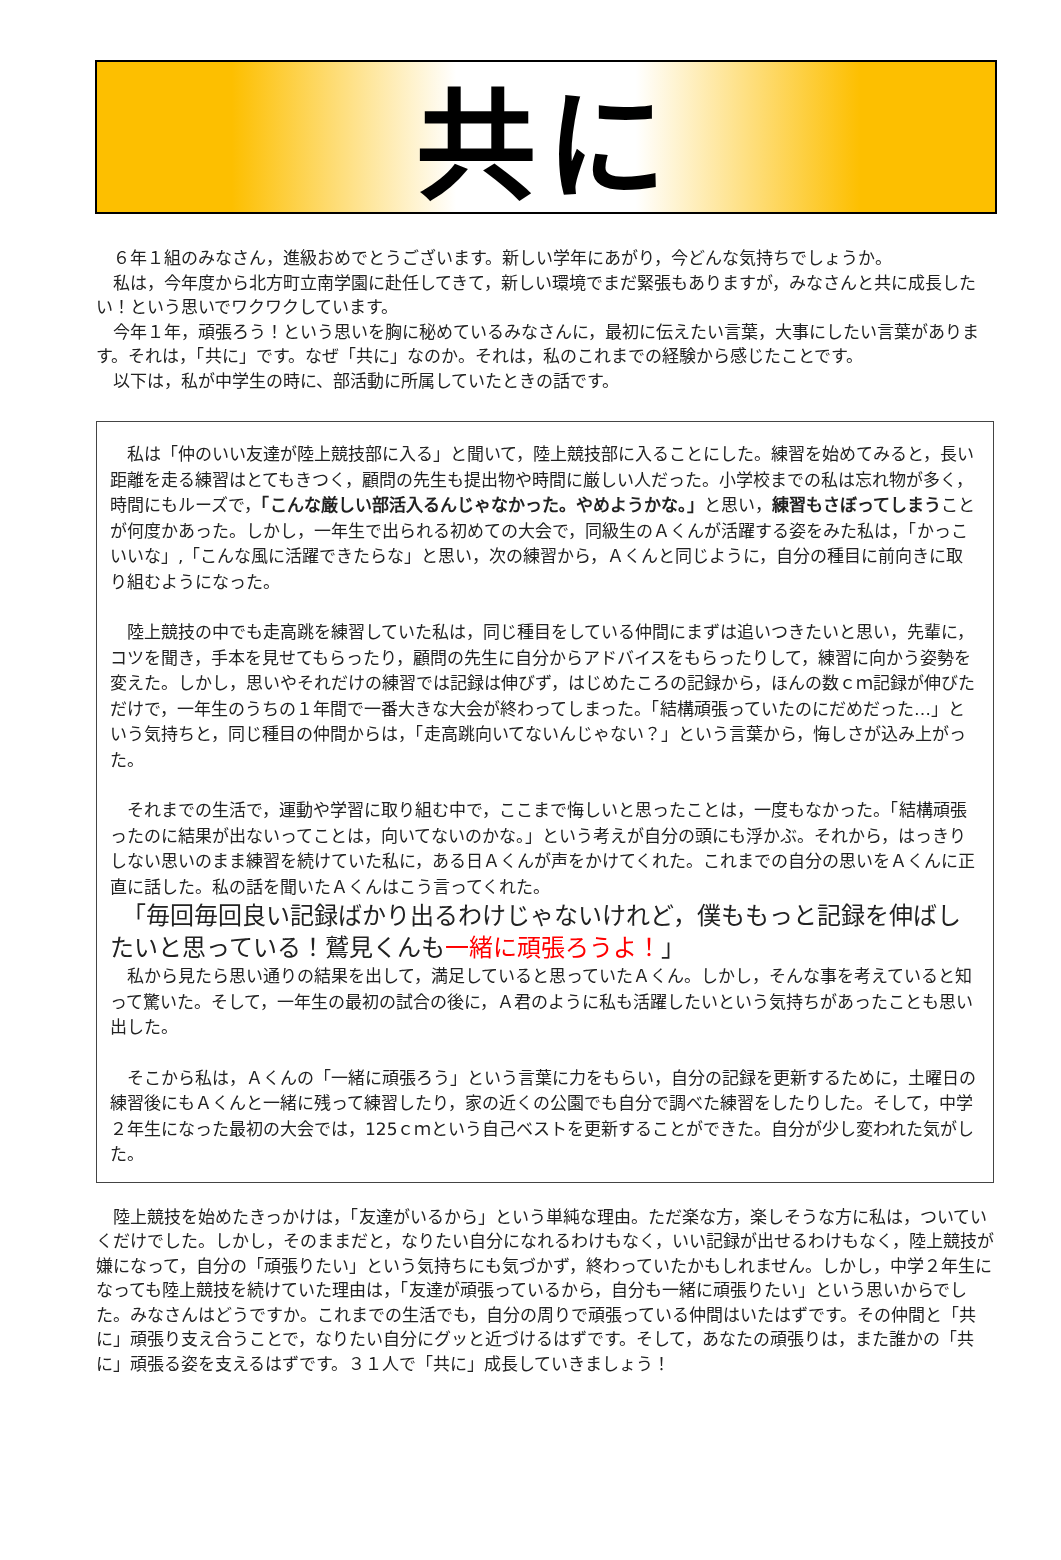共に
　６年１組のみなさん，進級おめでとうございます。新しい学年にあがり，今どんな気持ちでしょうか。
　私は，今年度から北方町立南学園に赴任してきて，新しい環境でまだ緊張もありますが，みなさんと共に成長したい！という思いでワクワクしています。
　今年１年，頑張ろう！という思いを胸に秘めているみなさんに，最初に伝えたい言葉，大事にしたい言葉があります。それは，「共に」です。なぜ「共に」なのか。それは，私のこれまでの経験から感じたことです。
　以下は，私が中学生の時に、部活動に所属していたときの話です。
　私は「仲のいい友達が陸上競技部に入る」と聞いて，陸上競技部に入ることにした。練習を始めてみると，長い距離を走る練習はとてもきつく，顧問の先生も提出物や時間に厳しい人だった。小学校までの私は忘れ物が多く，時間にもルーズで，「こんな厳しい部活入るんじゃなかった。やめようかな。」と思い，練習もさぼってしまうことが何度かあった。しかし，一年生で出られる初めての大会で，同級生のＡくんが活躍する姿をみた私は，「かっこいいな」,「こんな風に活躍できたらな」と思い，次の練習から，Ａくんと同じように，自分の種目に前向きに取り組むようになった。
　陸上競技の中でも走高跳を練習していた私は，同じ種目をしている仲間にまずは追いつきたいと思い，先輩に，コツを聞き，手本を見せてもらったり，顧問の先生に自分からアドバイスをもらったりして，練習に向かう姿勢を変えた。しかし，思いやそれだけの練習では記録は伸びず，はじめたころの記録から，ほんの数ｃｍ記録が伸びただけで，一年生のうちの１年間で一番大きな大会が終わってしまった。「結構頑張っていたのにだめだった…」という気持ちと，同じ種目の仲間からは，「走高跳向いてないんじゃない？」という言葉から，悔しさが込み上がった。
　それまでの生活で，運動や学習に取り組む中で，ここまで悔しいと思ったことは，一度もなかった。「結構頑張ったのに結果が出ないってことは，向いてないのかな。」という考えが自分の頭にも浮かぶ。それから，はっきりしない思いのまま練習を続けていた私に，ある日Ａくんが声をかけてくれた。これまでの自分の思いをＡくんに正直に話した。私の話を聞いたＡくんはこう言ってくれた。
　「毎回毎回良い記録ばかり出るわけじゃないけれど，僕ももっと記録を伸ばしたいと思っている！鷲見くんも一緒に頑張ろうよ！」
　私から見たら思い通りの結果を出して，満足していると思っていたＡくん。しかし，そんな事を考えていると知って驚いた。そして，一年生の最初の試合の後に，Ａ君のように私も活躍したいという気持ちがあったことも思い出した。
　そこから私は，Ａくんの「一緒に頑張ろう」という言葉に力をもらい，自分の記録を更新するために，土曜日の練習後にもＡくんと一緒に残って練習したり，家の近くの公園でも自分で調べた練習をしたりした。そして，中学２年生になった最初の大会では，125ｃｍという自己ベストを更新することができた。自分が少し変われた気がした。
　陸上競技を始めたきっかけは，「友達がいるから」という単純な理由。ただ楽な方，楽しそうな方に私は，ついていくだけでした。しかし，そのままだと，なりたい自分になれるわけもなく，いい記録が出せるわけもなく，陸上競技が嫌になって，自分の「頑張りたい」という気持ちにも気づかず，終わっていたかもしれません。しかし，中学２年生になっても陸上競技を続けていた理由は，「友達が頑張っているから，自分も一緒に頑張りたい」という思いからでした。みなさんはどうですか。これまでの生活でも，自分の周りで頑張っている仲間はいたはずです。その仲間と「共に」頑張り支え合うことで，なりたい自分にグッと近づけるはずです。そして，あなたの頑張りは，また誰かの「共に」頑張る姿を支えるはずです。３１人で「共に」成長していきましょう！